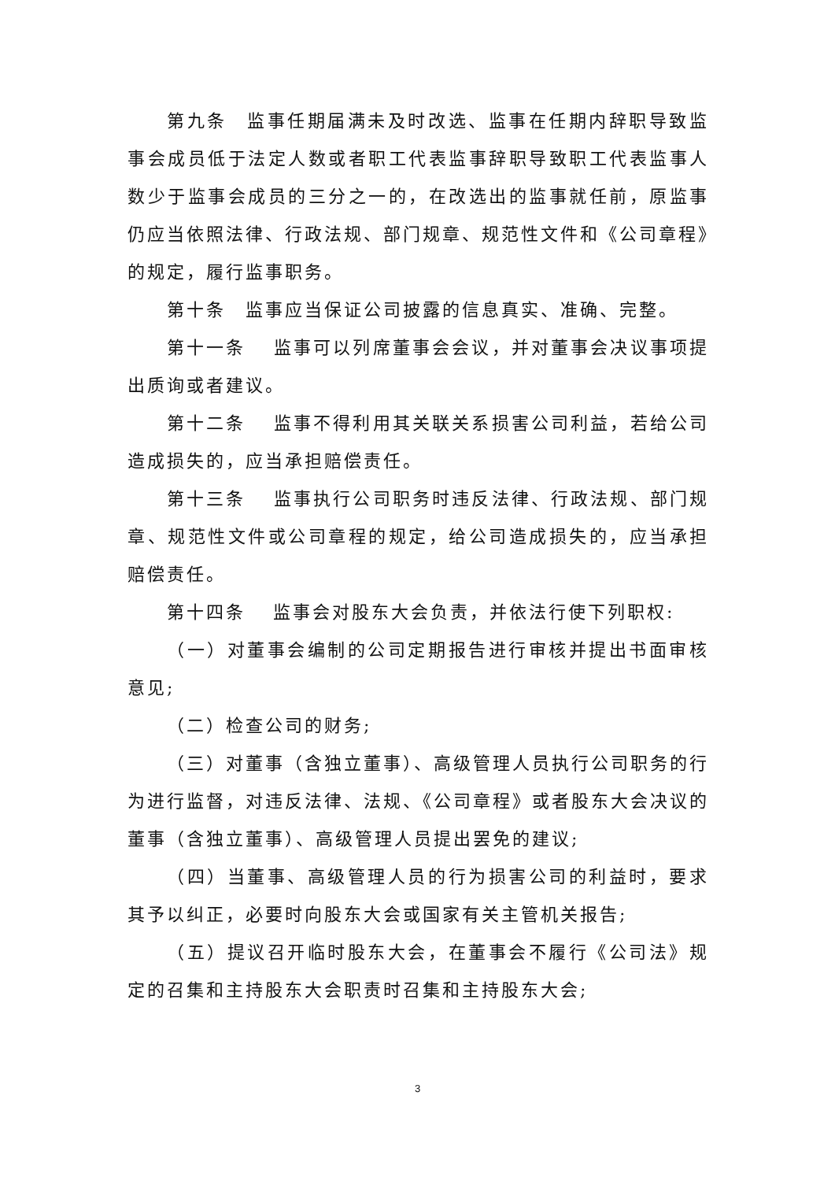第九条　监事任期届满未及时改选、监事在任期内辞职导致监事会成员低于法定人数或者职工代表监事辞职导致职工代表监事人数少于监事会成员的三分之一的，在改选出的监事就任前，原监事仍应当依照法律、行政法规、部门规章、规范性文件和《公司章程》的规定，履行监事职务。
第十条　监事应当保证公司披露的信息真实、准确、完整。
第十一条　 监事可以列席董事会会议，并对董事会决议事项提出质询或者建议。
第十二条　 监事不得利用其关联关系损害公司利益，若给公司造成损失的，应当承担赔偿责任。
第十三条　 监事执行公司职务时违反法律、行政法规、部门规章、规范性文件或公司章程的规定，给公司造成损失的，应当承担赔偿责任。
第十四条　 监事会对股东大会负责，并依法行使下列职权:
（一）对董事会编制的公司定期报告进行审核并提出书面审核意见;
（二）检查公司的财务;
（三）对董事（含独立董事）、高级管理人员执行公司职务的行为进行监督，对违反法律、法规、《公司章程》或者股东大会决议的董事（含独立董事）、高级管理人员提出罢免的建议;
（四）当董事、高级管理人员的行为损害公司的利益时，要求其予以纠正，必要时向股东大会或国家有关主管机关报告;
（五）提议召开临时股东大会，在董事会不履行《公司法》规定的召集和主持股东大会职责时召集和主持股东大会;
3